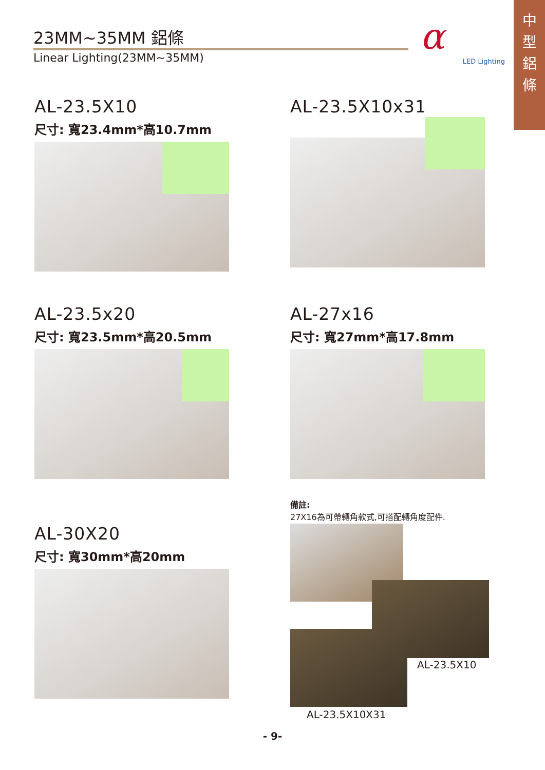中
型
鋁
條
23MM~35MM 鋁條
Linear Lighting(23MM~35MM)
α
LED Lighting
AL-23.5X10
尺寸: 寬23.4mm*高10.7mm
AL-23.5X10x31
AL-23.5x20
尺寸: 寬23.5mm*高20.5mm
AL-27x16
尺寸: 寬27mm*高17.8mm
AL-30X20
尺寸: 寬30mm*高20mm
備註:
27X16為可帶轉角款式,可搭配轉角度配件.
AL-23.5X10
AL-23.5X10X31
- 9-